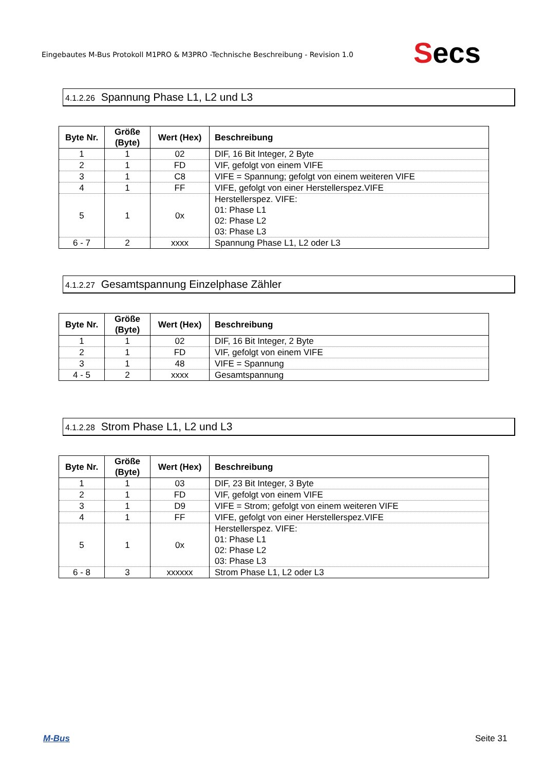Eingebautes M-Bus Protokoll M1PRO & M3PRO -Technische Beschreibung - Revision 1.0
Secs
4.1.2.26 Spannung Phase L1, L2 und L3
| Byte Nr. | Größe (Byte) | Wert (Hex) | Beschreibung |
| --- | --- | --- | --- |
| 1 | 1 | 02 | DIF, 16 Bit Integer, 2 Byte |
| 2 | 1 | FD | VIF, gefolgt von einem VIFE |
| 3 | 1 | C8 | VIFE = Spannung; gefolgt von einem weiteren VIFE |
| 4 | 1 | FF | VIFE, gefolgt von einer Herstellerspez.VIFE |
| 5 | 1 | 0x | Herstellerspez. VIFE: 01: Phase L1 02: Phase L2 03: Phase L3 |
| 6 - 7 | 2 | xxxx | Spannung Phase L1, L2 oder L3 |
4.1.2.27 Gesamtspannung Einzelphase Zähler
| Byte Nr. | Größe (Byte) | Wert (Hex) | Beschreibung |
| --- | --- | --- | --- |
| 1 | 1 | 02 | DIF, 16 Bit Integer, 2 Byte |
| 2 | 1 | FD | VIF, gefolgt von einem VIFE |
| 3 | 1 | 48 | VIFE = Spannung |
| 4 - 5 | 2 | xxxx | Gesamtspannung |
4.1.2.28 Strom Phase L1, L2 und L3
| Byte Nr. | Größe (Byte) | Wert (Hex) | Beschreibung |
| --- | --- | --- | --- |
| 1 | 1 | 03 | DIF, 23 Bit Integer, 3 Byte |
| 2 | 1 | FD | VIF, gefolgt von einem VIFE |
| 3 | 1 | D9 | VIFE = Strom; gefolgt von einem weiteren VIFE |
| 4 | 1 | FF | VIFE, gefolgt von einer Herstellerspez.VIFE |
| 5 | 1 | 0x | Herstellerspez. VIFE: 01: Phase L1 02: Phase L2 03: Phase L3 |
| 6 - 8 | 3 | xxxxxx | Strom Phase L1, L2 oder L3 |
M-Bus Seite 31